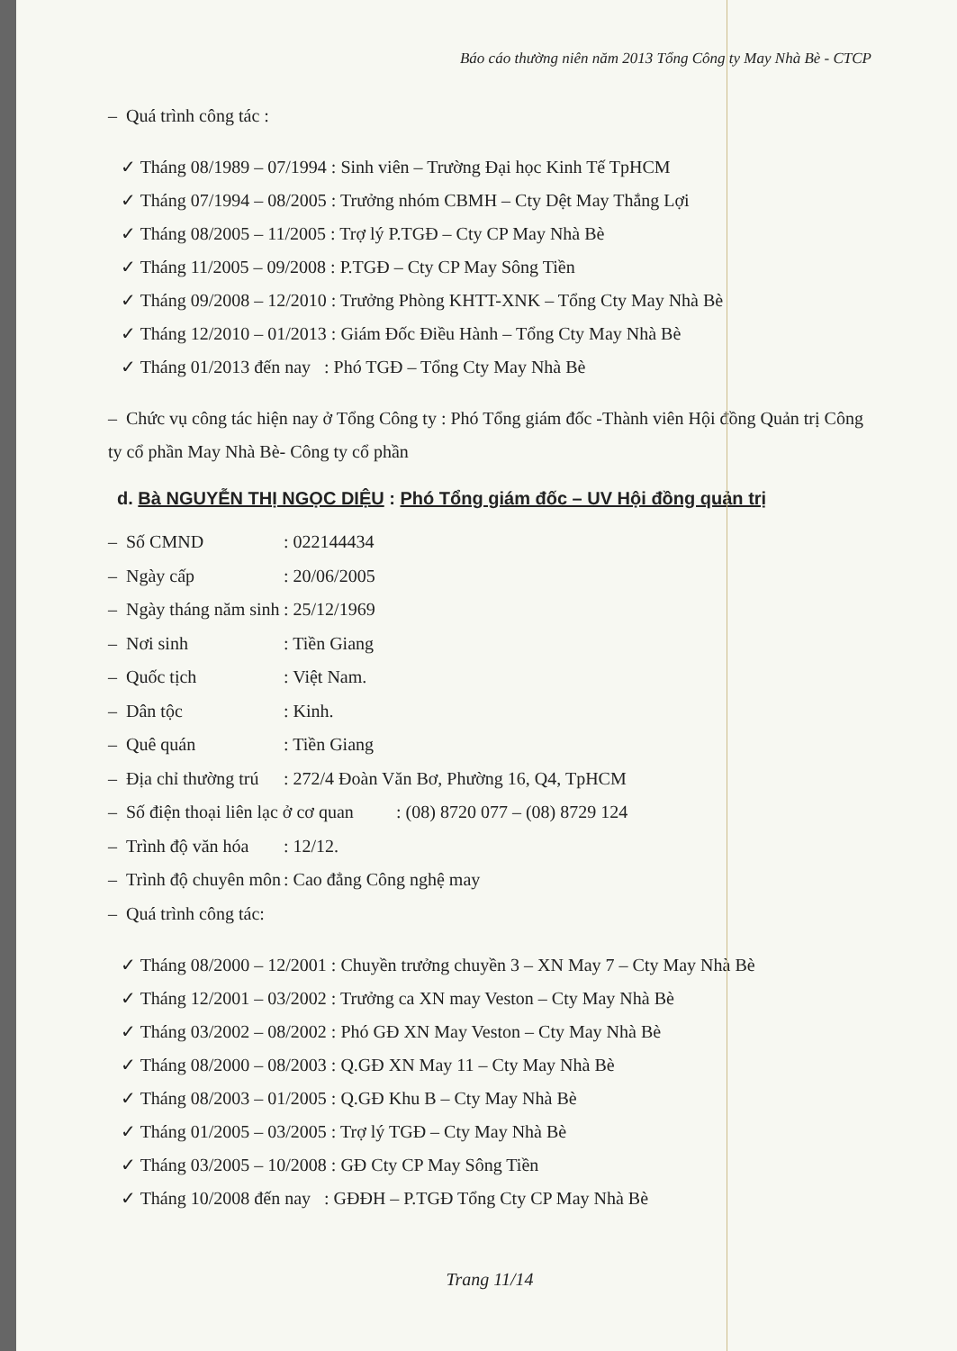Báo cáo thường niên năm 2013 Tổng Công ty May Nhà Bè - CTCP
– Quá trình công tác :
✓ Tháng 08/1989 – 07/1994 : Sinh viên – Trường Đại học Kinh Tế TpHCM
✓ Tháng 07/1994 – 08/2005 : Trưởng nhóm CBMH – Cty Dệt May Thắng Lợi
✓ Tháng 08/2005 – 11/2005 : Trợ lý P.TGĐ – Cty CP May Nhà Bè
✓ Tháng 11/2005 – 09/2008 : P.TGĐ – Cty CP May Sông Tiền
✓ Tháng 09/2008 – 12/2010 : Trưởng Phòng KHTT-XNK – Tổng Cty May Nhà Bè
✓ Tháng 12/2010 – 01/2013 : Giám Đốc Điều Hành – Tổng Cty May Nhà Bè
✓ Tháng 01/2013 đến nay : Phó TGĐ – Tổng Cty May Nhà Bè
– Chức vụ công tác hiện nay ở Tổng Công ty : Phó Tổng giám đốc -Thành viên Hội đồng Quản trị Công ty cổ phần May Nhà Bè- Công ty cổ phần
d. Bà NGUYỄN THỊ NGỌC DIỆU : Phó Tổng giám đốc – UV Hội đồng quản trị
– Số CMND: 022144434
– Ngày cấp: 20/06/2005
– Ngày tháng năm sinh: 25/12/1969
– Nơi sinh: Tiền Giang
– Quốc tịch: Việt Nam.
– Dân tộc: Kinh.
– Quê quán: Tiền Giang
– Địa chỉ thường trú: 272/4 Đoàn Văn Bơ, Phường 16, Q4, TpHCM
– Số điện thoại liên lạc ở cơ quan: (08) 8720 077 – (08) 8729 124
– Trình độ văn hóa: 12/12.
– Trình độ chuyên môn: Cao đẳng Công nghệ may
– Quá trình công tác:
✓ Tháng 08/2000 – 12/2001 : Chuyền trưởng chuyền 3 – XN May 7 – Cty May Nhà Bè
✓ Tháng 12/2001 – 03/2002 : Trưởng ca XN may Veston – Cty May Nhà Bè
✓ Tháng 03/2002 – 08/2002 : Phó GĐ XN May Veston – Cty May Nhà Bè
✓ Tháng 08/2000 – 08/2003 : Q.GĐ XN May 11 – Cty May Nhà Bè
✓ Tháng 08/2003 – 01/2005 : Q.GĐ Khu B – Cty May Nhà Bè
✓ Tháng 01/2005 – 03/2005 : Trợ lý TGĐ – Cty May Nhà Bè
✓ Tháng 03/2005 – 10/2008 : GĐ Cty CP May Sông Tiền
✓ Tháng 10/2008 đến nay : GĐĐH – P.TGĐ Tổng Cty CP May Nhà Bè
Trang 11/14